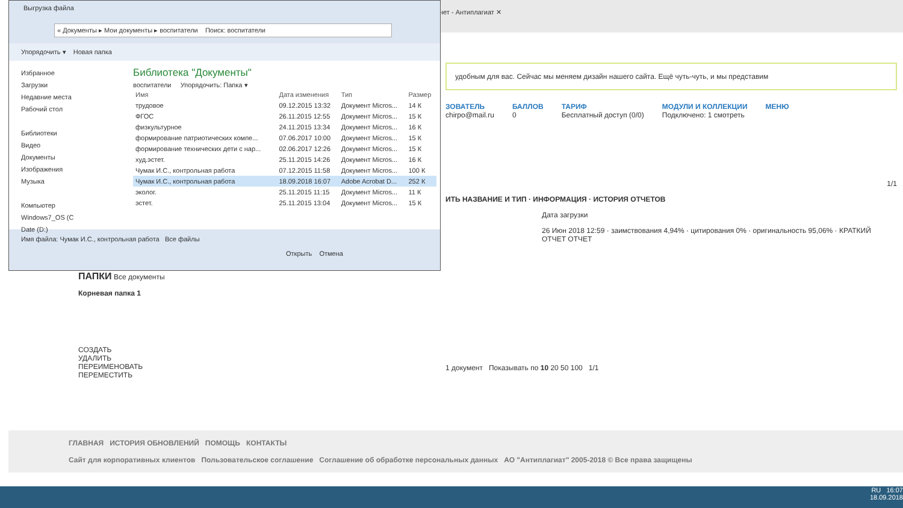нет - Антиплагиат ✕
удобным для вас. Сейчас мы меняем дизайн нашего сайта. Ещё чуть-чуть, и мы представим
ЗОВАТЕЛЬ
chirpo@mail.ru
БАЛЛОВ
0
ТАРИФ
Бесплатный доступ (0/0)
МОДУЛИ И КОЛЛЕКЦИИ
Подключено: 1 смотреть
МЕНЮ
1/1
ИТЬ НАЗВАНИЕ И ТИП · ИНФОРМАЦИЯ · ИСТОРИЯ ОТЧЕТОВ
Дата загрузки
26 Июн 2018 12:59 · заимствования 4,94% · цитирования 0% · оригинальность 95,06% · КРАТКИЙ ОТЧЕТ ОТЧЕТ
1 документ Показывать по 10 20 50 100 1/1
ПАПКИ Все документы
Корневая папка 1
СОЗДАТЬ
УДАЛИТЬ
ПЕРЕИМЕНОВАТЬ
ПЕРЕМЕСТИТЬ
Выгрузка файла
« Документы ▸ Мои документы ▸ воспитатели Поиск: воспитатели
Упорядочить ▾ Новая папка
Избранное
Загрузки
Недавние места
Рабочий стол
Библиотеки
Видео
Документы
Изображения
Музыка
Компьютер
Windows7_OS (C
Date (D:)
Библиотека "Документы"
воспитатели Упорядочить: Папка ▾
| Имя | Дата изменения | Тип | Размер |
| --- | --- | --- | --- |
| трудовое | 09.12.2015 13:32 | Документ Micros... | 14 К |
| ФГОС | 26.11.2015 12:55 | Документ Micros... | 15 К |
| физкультурное | 24.11.2015 13:34 | Документ Micros... | 16 К |
| формирование патриотических компе... | 07.06.2017 10:00 | Документ Micros... | 15 К |
| формирование технических дети с нар... | 02.06.2017 12:26 | Документ Micros... | 15 К |
| худ.эстет. | 25.11.2015 14:26 | Документ Micros... | 16 К |
| Чумак И.С., контрольная работа | 07.12.2015 11:58 | Документ Micros... | 100 К |
| Чумак И.С., контрольная работа | 18.09.2018 16:07 | Adobe Acrobat D... | 252 К |
| эколог. | 25.11.2015 11:15 | Документ Micros... | 11 К |
| эстет. | 25.11.2015 13:04 | Документ Micros... | 15 К |
Имя файла: Чумак И.С., контрольная работа Все файлы
Открыть Отмена
ГЛАВНАЯ ИСТОРИЯ ОБНОВЛЕНИЙ ПОМОЩЬ КОНТАКТЫ
Сайт для корпоративных клиентов Пользовательское соглашение Соглашение об обработке персональных данных АО "Антиплагиат" 2005-2018 © Все права защищены
RU 16:07
18.09.2018